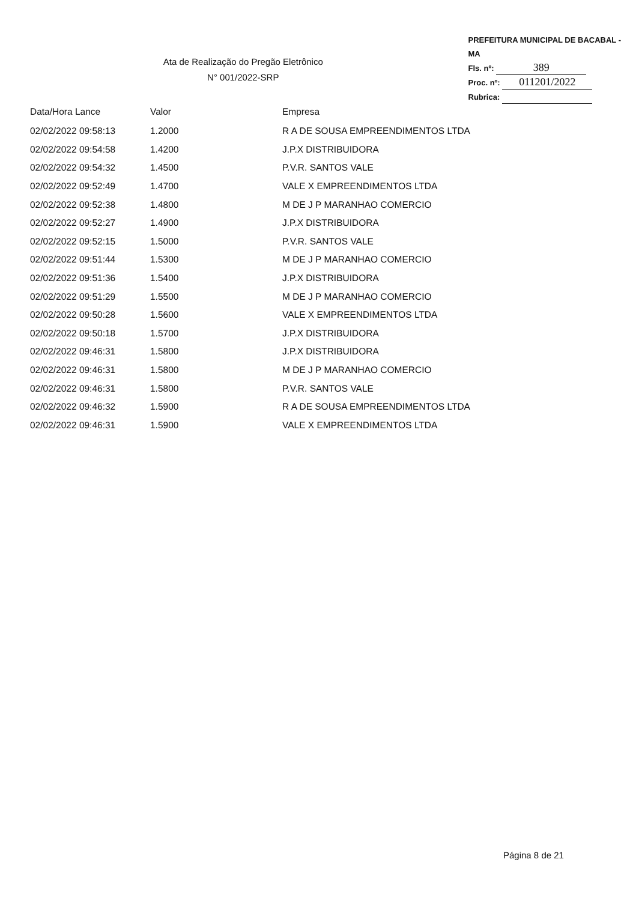Ata de Realização do Pregão Eletrônico
N° 001/2022-SRP
PREFEITURA MUNICIPAL DE BACABAL - MA
Fls. nº: 389
Proc. nº: 011201/2022
Rubrica:
| Data/Hora Lance | Valor | Empresa |
| --- | --- | --- |
| 02/02/2022 09:58:13 | 1.2000 | R A DE SOUSA EMPREENDIMENTOS LTDA |
| 02/02/2022 09:54:58 | 1.4200 | J.P.X DISTRIBUIDORA |
| 02/02/2022 09:54:32 | 1.4500 | P.V.R. SANTOS VALE |
| 02/02/2022 09:52:49 | 1.4700 | VALE X EMPREENDIMENTOS LTDA |
| 02/02/2022 09:52:38 | 1.4800 | M DE J P MARANHAO COMERCIO |
| 02/02/2022 09:52:27 | 1.4900 | J.P.X DISTRIBUIDORA |
| 02/02/2022 09:52:15 | 1.5000 | P.V.R. SANTOS VALE |
| 02/02/2022 09:51:44 | 1.5300 | M DE J P MARANHAO COMERCIO |
| 02/02/2022 09:51:36 | 1.5400 | J.P.X DISTRIBUIDORA |
| 02/02/2022 09:51:29 | 1.5500 | M DE J P MARANHAO COMERCIO |
| 02/02/2022 09:50:28 | 1.5600 | VALE X EMPREENDIMENTOS LTDA |
| 02/02/2022 09:50:18 | 1.5700 | J.P.X DISTRIBUIDORA |
| 02/02/2022 09:46:31 | 1.5800 | J.P.X DISTRIBUIDORA |
| 02/02/2022 09:46:31 | 1.5800 | M DE J P MARANHAO COMERCIO |
| 02/02/2022 09:46:31 | 1.5800 | P.V.R. SANTOS VALE |
| 02/02/2022 09:46:32 | 1.5900 | R A DE SOUSA EMPREENDIMENTOS LTDA |
| 02/02/2022 09:46:31 | 1.5900 | VALE X EMPREENDIMENTOS LTDA |
Página 8 de 21